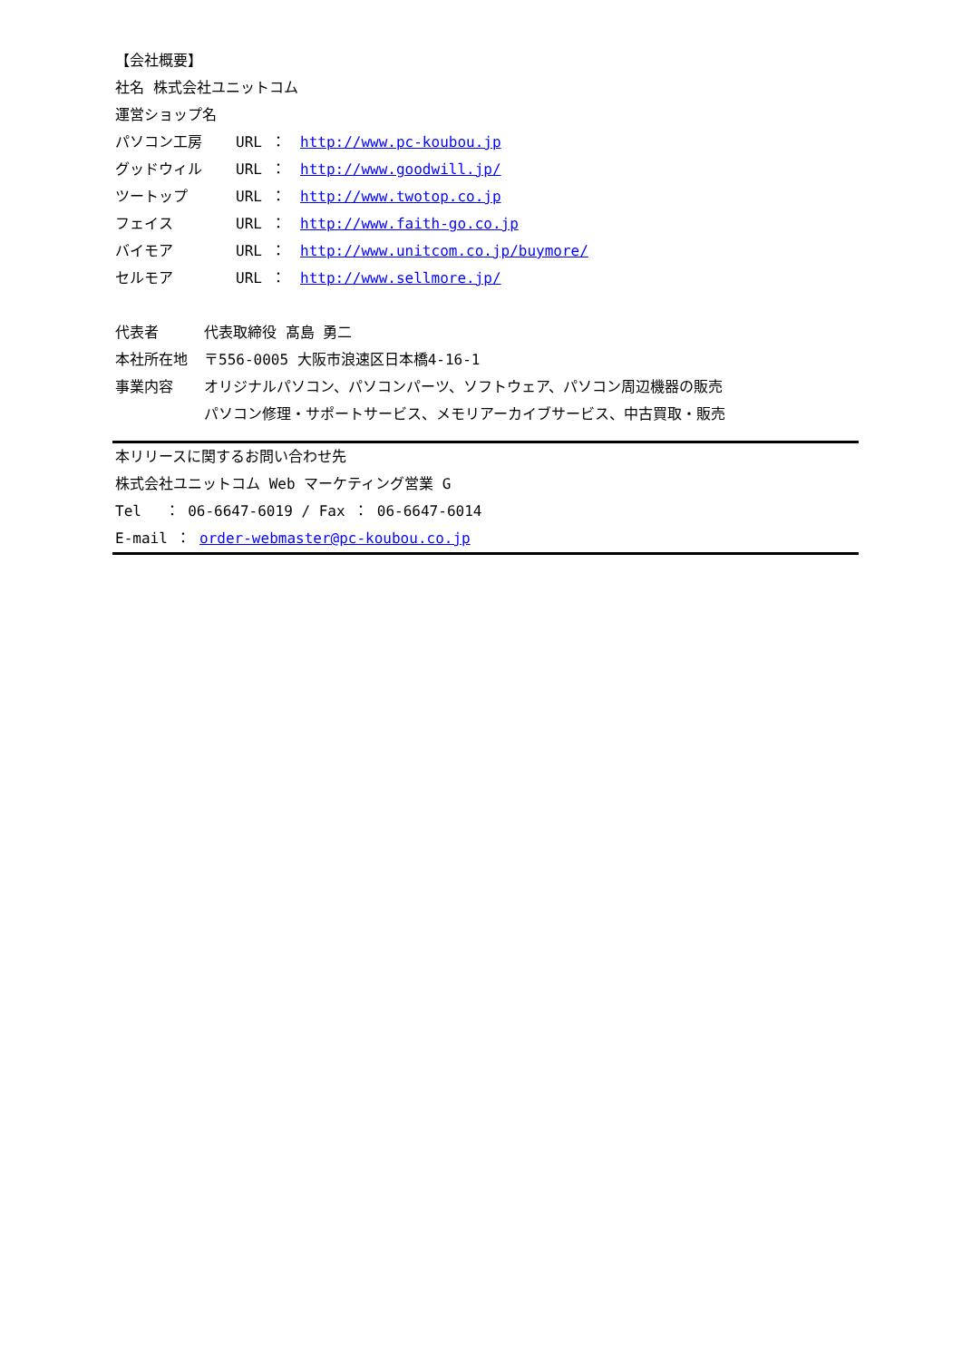【会社概要】
社名 株式会社ユニットコム
運営ショップ名
パソコン工房 URL ： http://www.pc-koubou.jp
グッドウィル URL ： http://www.goodwill.jp/
ツートップ URL ： http://www.twotop.co.jp
フェイス URL ： http://www.faith-go.co.jp
バイモア URL ： http://www.unitcom.co.jp/buymore/
セルモア URL ： http://www.sellmore.jp/
代表者 代表取締役 髙島 勇二
本社所在地 〒556-0005 大阪市浪速区日本橋4-16-1
事業内容 オリジナルパソコン、パソコンパーツ、ソフトウェア、パソコン周辺機器の販売
パソコン修理・サポートサービス、メモリアーカイブサービス、中古買取・販売
本リリースに関するお問い合わせ先
株式会社ユニットコム Web マーケティング営業 G
Tel　 ： 06-6647-6019 / Fax ： 06-6647-6014
E-mail ： order-webmaster@pc-koubou.co.jp